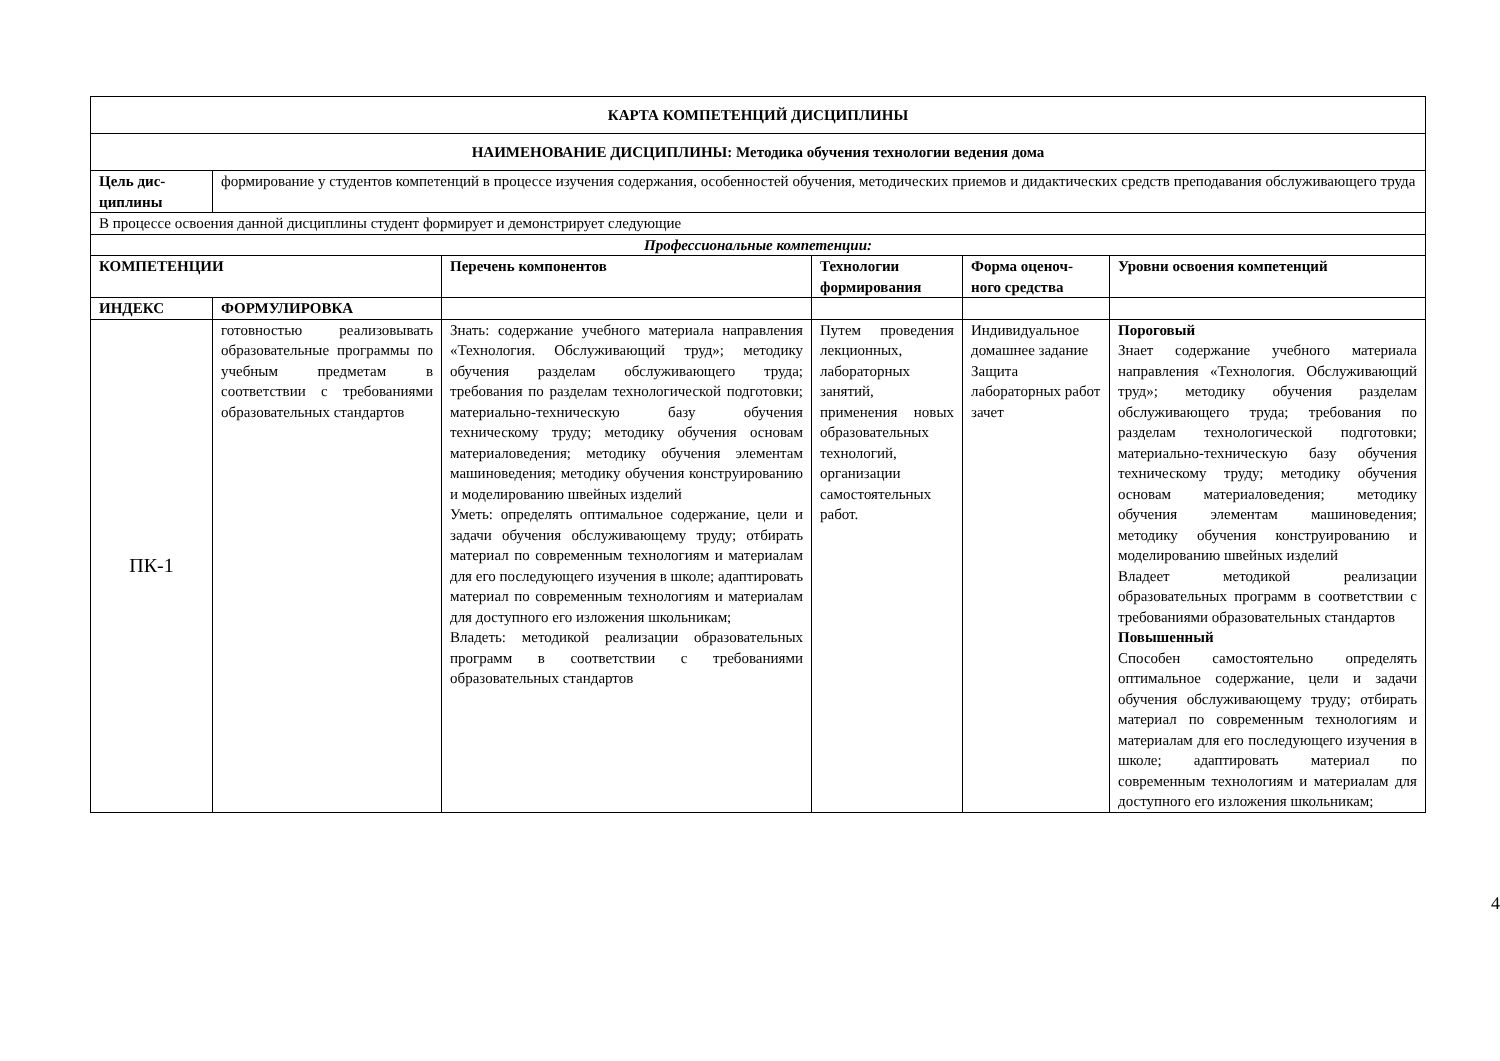| КАРТА КОМПЕТЕНЦИЙ ДИСЦИПЛИНЫ | | | | | |
| --- | --- | --- | --- | --- | --- |
| НАИМЕНОВАНИЕ ДИСЦИПЛИНЫ: Методика обучения технологии ведения дома | | | | | |
| Цель дис-циплины | формирование у студентов компетенций в процессе изучения содержания, особенностей обучения, методических приемов и дидактических средств преподавания обслуживающего труда | | | | |
| В процессе освоения данной дисциплины студент формирует и демонстрирует следующие | | | | | |
| Профессиональные компетенции: | | | | | |
| КОМПЕТЕНЦИИ | | Перечень компонентов | Технологии формирования | Форма оценоч-ного средства | Уровни освоения компетенций |
| ИНДЕКС | ФОРМУЛИРОВКА | | | | |
| ПК-1 | готовностью реализовывать образовательные программы по учебным предметам в соответствии с требованиями образовательных стандартов | Знать: содержание учебного материала направления «Технология. Обслуживающий труд»; методику обучения разделам обслуживающего труда; требования по разделам технологической подготовки; материально-техническую базу обучения техническому труду; методику обучения основам материаловедения; методику обучения элементам машиноведения; методику обучения конструированию и моделированию швейных изделий Уметь: определять оптимальное содержание, цели и задачи обучения обслуживающему труду; отбирать материал по современным технологиям и материалам для его последующего изучения в школе; адаптировать материал по современным технологиям и материалам для доступного его изложения школьникам; Владеть: методикой реализации образовательных программ в соответствии с требованиями образовательных стандартов | Путем проведения лекционных, лабораторных занятий, применения новых образовательных технологий, организации самостоятельных работ. | Индивидуальное домашнее задание Защита лабораторных работ зачет | Пороговый Знает содержание учебного материала направления «Технология. Обслуживающий труд»; методику обучения разделам обслуживающего труда; требования по разделам технологической подготовки; материально-техническую базу обучения техническому труду; методику обучения основам материаловедения; методику обучения элементам машиноведения; методику обучения конструированию и моделированию швейных изделий Владеет методикой реализации образовательных программ в соответствии с требованиями образовательных стандартов Повышенный Способен самостоятельно определять оптимальное содержание, цели и задачи обучения обслуживающему труду; отбирать материал по современным технологиям и материалам для его последующего изучения в школе; адаптировать материал по современным технологиям и материалам для доступного его изложения школьникам; |
4